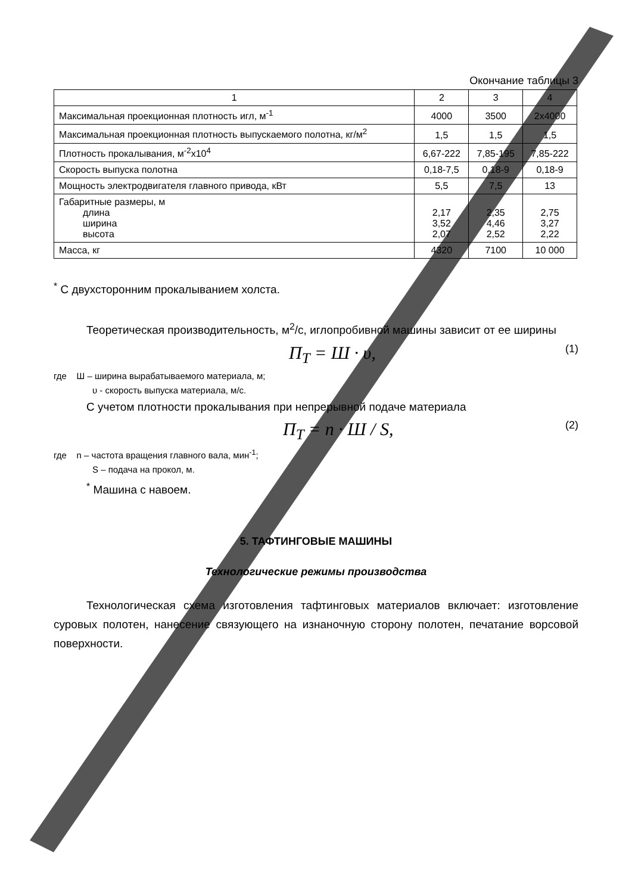Окончание таблицы 3
| 1 | 2 | 3 | 4 |
| --- | --- | --- | --- |
| Максимальная проекционная плотность игл, м<sup>-1</sup> | 4000 | 3500 | 2x4000 |
| Максимальная проекционная плотность выпускаемого полотна, кг/м<sup>2</sup> | 1,5 | 1,5 | 1,5 |
| Плотность прокалывания, м<sup>-2</sup>х10<sup>4</sup> | 6,67-222 | 7,85-195 | 7,85-222 |
| Скорость выпуска полотна | 0,18-7,5 | 0,18-9 | 0,18-9 |
| Мощность электродвигателя главного привода, кВт | 5,5 | 7,5 | 13 |
| Габаритные размеры, м длина ширина высота | 2,17 3,52 2,07 | 2,35 4,46 2,52 | 2,75 3,27 2,22 |
| Масса, кг | 4320 | 7100 | 10 000 |
<sup>*</sup> С двухсторонним прокалыванием холста.
Теоретическая производительность, м<sup>2</sup>/с, иглопробивной машины зависит от ее ширины
П<sub>Т</sub> = Ш · υ, (1)
где Ш – ширина вырабатываемого материала, м;
υ - скорость выпуска материала, м/с.
С учетом плотности прокалывания при непрерывной подаче материала
П<sub>Т</sub> = n · Ш / S, (2)
где n – частота вращения главного вала, мин<sup>-1</sup>;
S – подача на прокол, м.
<sup>*</sup> Машина с навоем.
5. ТАФТИНГОВЫЕ МАШИНЫ
Технологические режимы производства
Технологическая схема изготовления тафтинговых материалов включает: изготовление суровых полотен, нанесение связующего на изнаночную сторону полотен, печатание ворсовой поверхности.